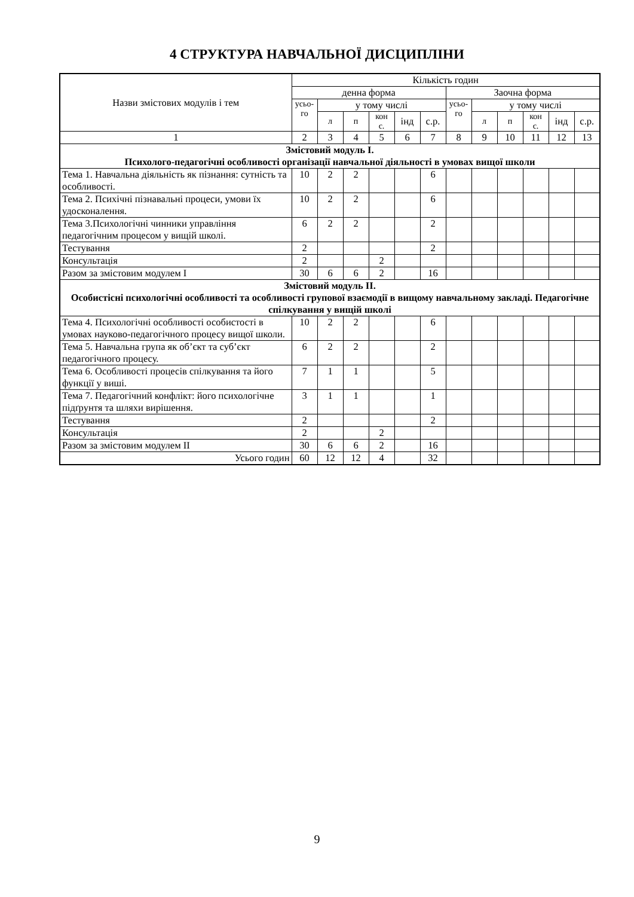4 СТРУКТУРА НАВЧАЛЬНОЇ ДИСЦИПЛІНИ
| Назви змістових модулів і тем | Кількість годин | | | | | | | | | | | |
| --- | --- | --- | --- | --- | --- | --- | --- | --- | --- | --- | --- | --- |
| | денна форма | | | | | | Заочна форма | | | | | |
| | усьо- го | у тому числі | | | | | усьо- го | у тому числі | | | | |
| | | л | п | кон с. | інд | с.р. | | л | п | кон с. | інд | с.р. |
| 1 | 2 | 3 | 4 | 5 | 6 | 7 | 8 | 9 | 10 | 11 | 12 | 13 |
| Змістовий модуль І. Психолого-педагогічні особливості організації навчальної діяльності в умовах вищої школи | | | | | | | | | | | | |
| Тема 1. Навчальна діяльність як пізнання: сутність та особливості. | 10 | 2 | 2 | | | 6 | | | | | | |
| Тема 2. Психічні пізнавальні процеси, умови їх удосконалення. | 10 | 2 | 2 | | | 6 | | | | | | |
| Тема 3.Психологічні чинники управління педагогічним процесом у вищій школі. | 6 | 2 | 2 | | | 2 | | | | | | |
| Тестування | 2 | | | | | 2 | | | | | | |
| Консультація | 2 | | | 2 | | | | | | | | |
| Разом за змістовим модулем І | 30 | 6 | 6 | 2 | | 16 | | | | | | |
| Змістовий модуль ІІ. Особистісні психологічні особливості та особливості групової взаємодії в вищому навчальному закладі. Педагогічне спілкування у вищій школі | | | | | | | | | | | | |
| Тема 4. Психологічні особливості особистості в умовах науково-педагогічного процесу вищої школи. | 10 | 2 | 2 | | | 6 | | | | | | |
| Тема 5. Навчальна група як об’єкт та суб’єкт педагогічного процесу. | 6 | 2 | 2 | | | 2 | | | | | | |
| Тема 6. Особливості процесів спілкування та його функції у виші. | 7 | 1 | 1 | | | 5 | | | | | | |
| Тема 7. Педагогічний конфлікт: його психологічне підґрунтя та шляхи вирішення. | 3 | 1 | 1 | | | 1 | | | | | | |
| Тестування | 2 | | | | | 2 | | | | | | |
| Консультація | 2 | | | 2 | | | | | | | | |
| Разом за змістовим модулем ІІ | 30 | 6 | 6 | 2 | | 16 | | | | | | |
| Усього годин | 60 | 12 | 12 | 4 | | 32 | | | | | | |
9